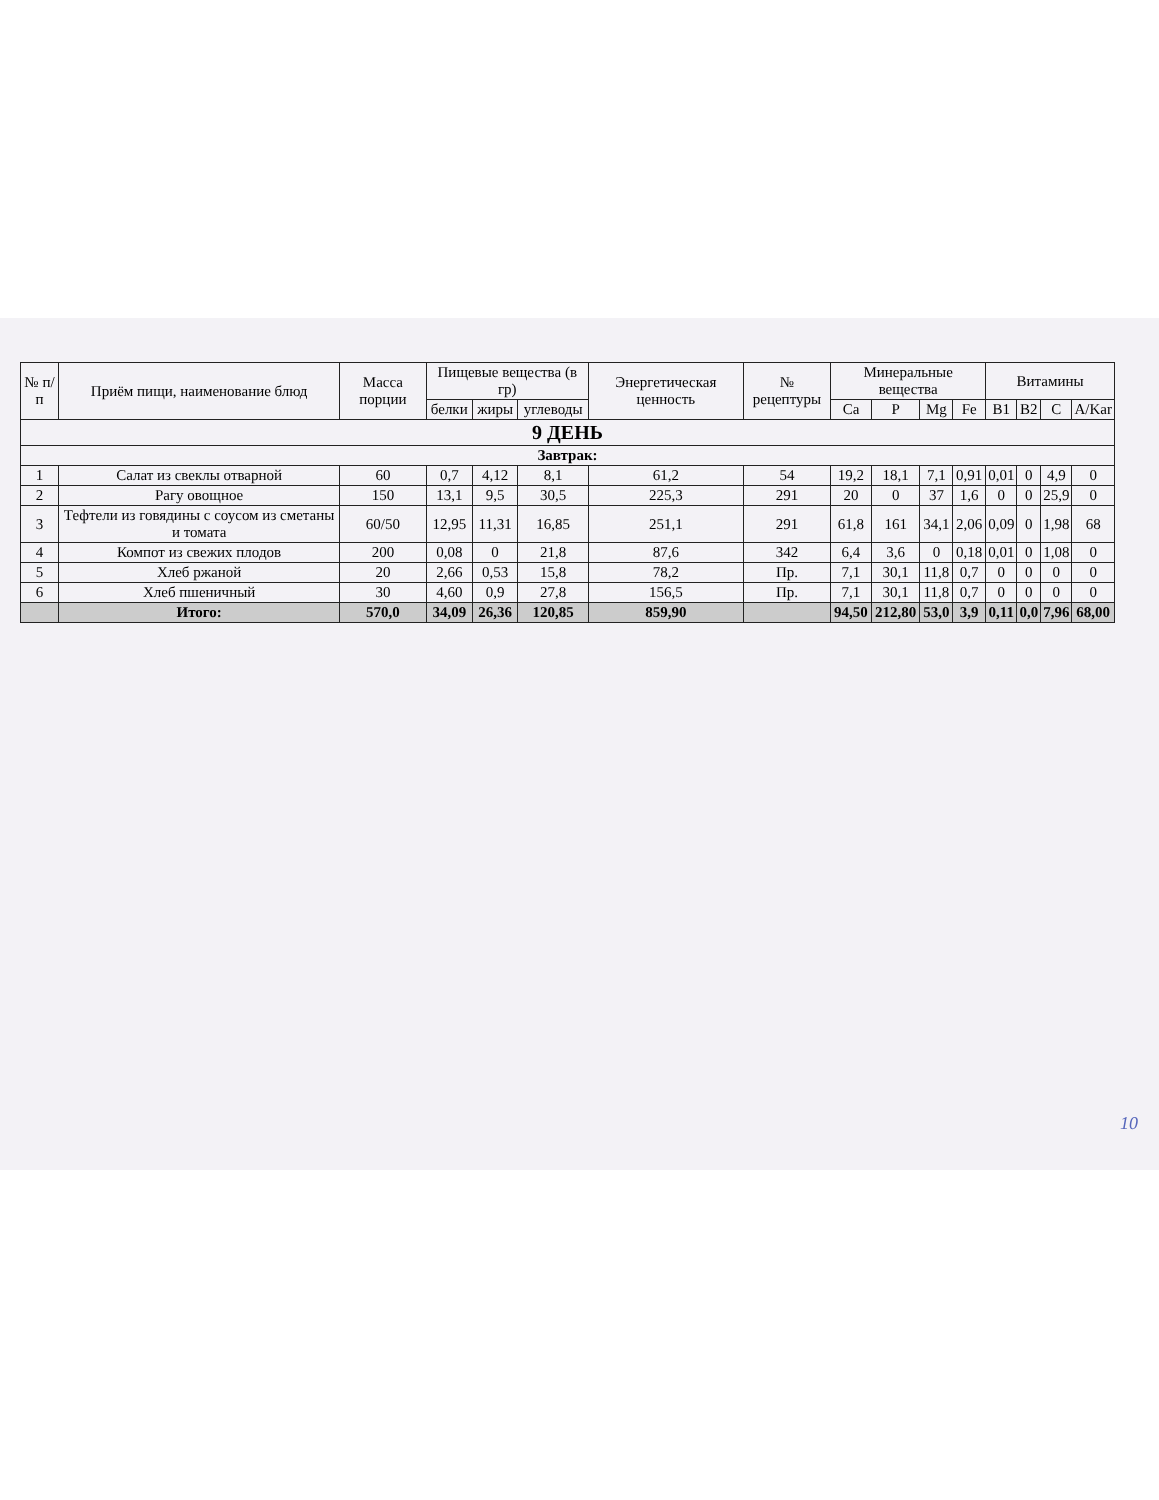| № п/п | Приём пищи, наименование блюд | Масса порции | Пищевые вещества (в гр) | | | Энергетическая ценность | № рецептуры | Минеральные вещества | | | | Витамины | | | |
| --- | --- | --- | --- | --- | --- | --- | --- | --- | --- | --- | --- | --- | --- | --- | --- |
| | | | белки | жиры | углеводы | | | Ca | P | Mg | Fe | B1 | B2 | C | A/Kar |
| 9 ДЕНЬ | | | | | | | | | | | | | | | |
| Завтрак: | | | | | | | | | | | | | | | |
| 1 | Салат из свеклы отварной | 60 | 0,7 | 4,12 | 8,1 | 61,2 | 54 | 19,2 | 18,1 | 7,1 | 0,91 | 0,01 | 0 | 4,9 | 0 |
| 2 | Рагу овощное | 150 | 13,1 | 9,5 | 30,5 | 225,3 | 291 | 20 | 0 | 37 | 1,6 | 0 | 0 | 25,9 | 0 |
| 3 | Тефтели из говядины с соусом из сметаны и томата | 60/50 | 12,95 | 11,31 | 16,85 | 251,1 | 291 | 61,8 | 161 | 34,1 | 2,06 | 0,09 | 0 | 1,98 | 68 |
| 4 | Компот из свежих плодов | 200 | 0,08 | 0 | 21,8 | 87,6 | 342 | 6,4 | 3,6 | 0 | 0,18 | 0,01 | 0 | 1,08 | 0 |
| 5 | Хлеб ржаной | 20 | 2,66 | 0,53 | 15,8 | 78,2 | Пр. | 7,1 | 30,1 | 11,8 | 0,7 | 0 | 0 | 0 | 0 |
| 6 | Хлеб пшеничный | 30 | 4,60 | 0,9 | 27,8 | 156,5 | Пр. | 7,1 | 30,1 | 11,8 | 0,7 | 0 | 0 | 0 | 0 |
| | Итого: | 570,0 | 34,09 | 26,36 | 120,85 | 859,90 | | 94,50 | 212,80 | 53,0 | 3,9 | 0,11 | 0,0 | 7,96 | 68,00 |
10